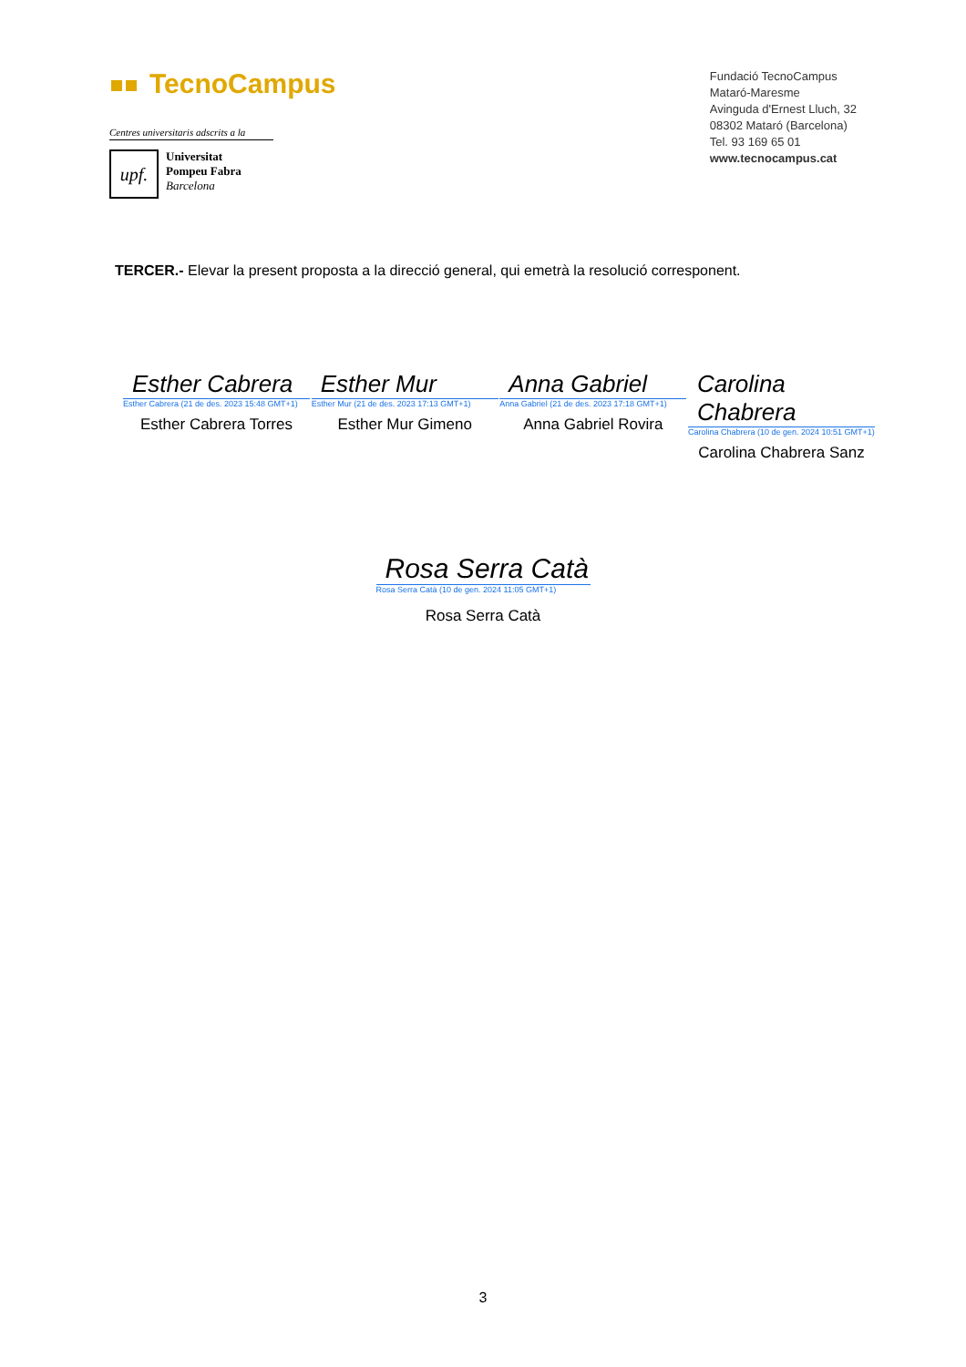TecnoCampus
Centres universitaris adscrits a la
upf.
Universitat
Pompeu Fabra
Barcelona
Fundació TecnoCampus
Mataró-Maresme
Avinguda d'Ernest Lluch, 32
08302 Mataró (Barcelona)
Tel. 93 169 65 01
www.tecnocampus.cat
TERCER.- Elevar la present proposta a la direcció general, qui emetrà la resolució corresponent.
Esther Cabrera
Esther Cabrera (21 de des. 2023 15:48 GMT+1)
Esther Cabrera Torres
Esther Mur
Esther Mur (21 de des. 2023 17:13 GMT+1)
Esther Mur Gimeno
Anna Gabriel
Anna Gabriel (21 de des. 2023 17:18 GMT+1)
Anna Gabriel Rovira
Carolina Chabrera
Carolina Chabrera (10 de gen. 2024 10:51 GMT+1)
Carolina Chabrera Sanz
Rosa Serra Catà
Rosa Serra Catà (10 de gen. 2024 11:05 GMT+1)
Rosa Serra Catà
3